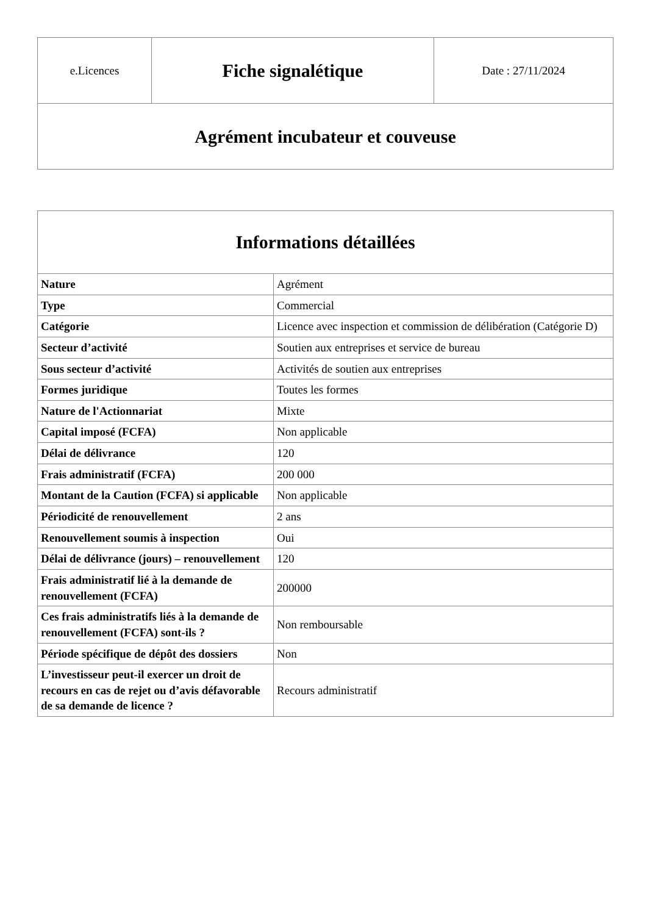| e.Licences | Fiche signalétique | Date : 27/11/2024 |
| Agrément incubateur et couveuse | | |
| Informations détaillées | |
| --- | --- |
| Nature | Agrément |
| Type | Commercial |
| Catégorie | Licence avec inspection et commission de délibération (Catégorie D) |
| Secteur d’activité | Soutien aux entreprises et service de bureau |
| Sous secteur d’activité | Activités de soutien aux entreprises |
| Formes juridique | Toutes les formes |
| Nature de l'Actionnariat | Mixte |
| Capital imposé (FCFA) | Non applicable |
| Délai de délivrance | 120 |
| Frais administratif (FCFA) | 200 000 |
| Montant de la Caution (FCFA) si applicable | Non applicable |
| Périodicité de renouvellement | 2 ans |
| Renouvellement soumis à inspection | Oui |
| Délai de délivrance (jours) – renouvellement | 120 |
| Frais administratif lié à la demande de renouvellement (FCFA) | 200000 |
| Ces frais administratifs liés à la demande de renouvellement (FCFA) sont-ils ? | Non remboursable |
| Période spécifique de dépôt des dossiers | Non |
| L’investisseur peut-il exercer un droit de recours en cas de rejet ou d’avis défavorable de sa demande de licence ? | Recours administratif |